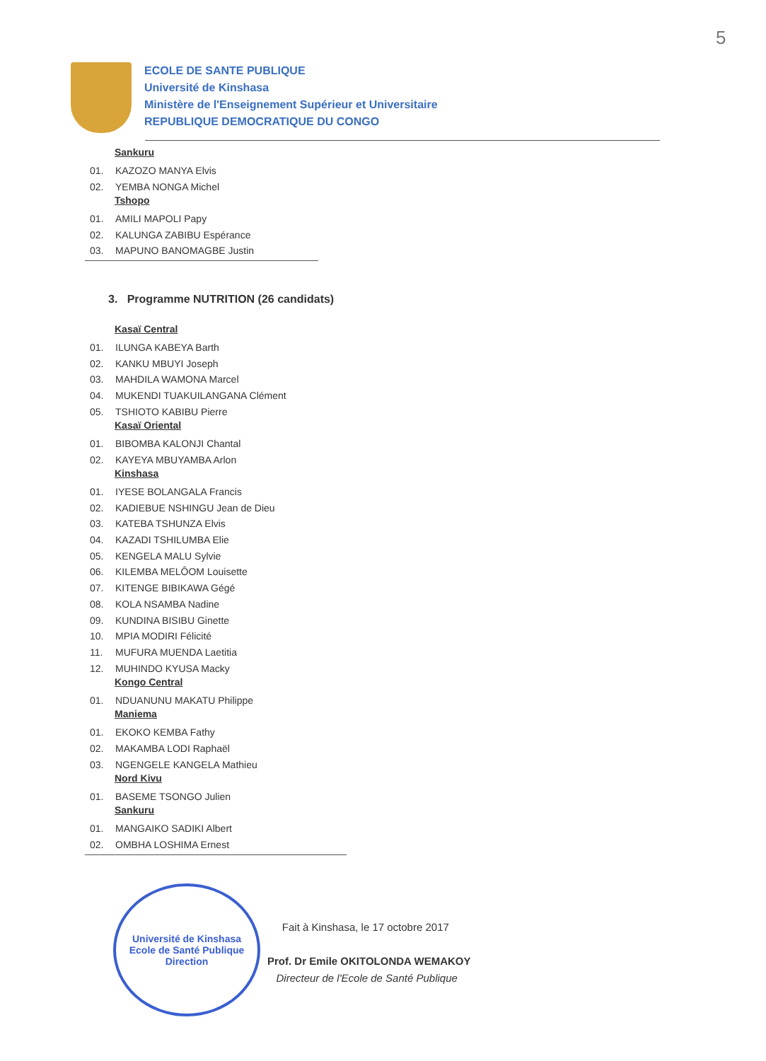5
ECOLE DE SANTE PUBLIQUE
Université de Kinshasa
Ministère de l'Enseignement Supérieur et Universitaire
REPUBLIQUE DEMOCRATIQUE DU CONGO
Sankuru
01. KAZOZO MANYA Elvis
02. YEMBA NONGA Michel
Tshopo
01. AMILI MAPOLI Papy
02. KALUNGA ZABIBU Espérance
03. MAPUNO BANOMAGBE Justin
3. Programme NUTRITION (26 candidats)
Kasaï Central
01. ILUNGA KABEYA Barth
02. KANKU MBUYI Joseph
03. MAHDILA WAMONA Marcel
04. MUKENDI TUAKUILANGANA Clément
05. TSHIOTO KABIBU Pierre
Kasaï Oriental
01. BIBOMBA KALONJI Chantal
02. KAYEYA MBUYAMBA Arlon
Kinshasa
01. IYESE BOLANGALA Francis
02. KADIEBUE NSHINGU Jean de Dieu
03. KATEBA TSHUNZA Elvis
04. KAZADI TSHILUMBA Elie
05. KENGELA MALU Sylvie
06. KILEMBA MELÔOM Louisette
07. KITENGE BIBIKAWA Gégé
08. KOLA NSAMBA Nadine
09. KUNDINA BISIBU Ginette
10. MPIA MODIRI Félicité
11. MUFURA MUENDA Laetitia
12. MUHINDO KYUSA Macky
Kongo Central
01. NDUANUNU MAKATU Philippe
Maniema
01. EKOKO KEMBA Fathy
02. MAKAMBA LODI Raphaël
03. NGENGELE KANGELA Mathieu
Nord Kivu
01. BASEME TSONGO Julien
Sankuru
01. MANGAIKO SADIKI Albert
02. OMBHA LOSHIMA Ernest
Université de Kinshasa
Ecole de Santé Publique
Direction
Fait à Kinshasa, le 17 octobre 2017
Prof. Dr Emile OKITOLONDA WEMAKOY
Directeur de l'Ecole de Santé Publique